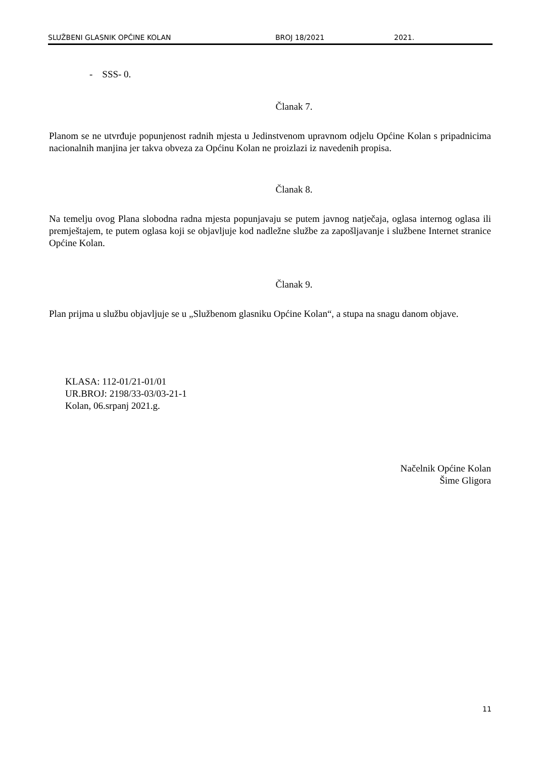SLUŽBENI GLASNIK OPĆINE KOLAN BROJ 18/2021 2021.
- SSS- 0.
Članak 7.
Planom se ne utvrđuje popunjenost radnih mjesta u Jedinstvenom upravnom odjelu Općine Kolan s pripadnicima nacionalnih manjina jer takva obveza za Općinu Kolan ne proizlazi iz navedenih propisa.
Članak 8.
Na temelju ovog Plana slobodna radna mjesta popunjavaju se putem javnog natječaja, oglasa internog oglasa ili premještajem, te putem oglasa koji se objavljuje kod nadležne službe za zapošljavanje i službene Internet stranice Općine Kolan.
Članak 9.
Plan prijma u službu objavljuje se u „Službenom glasniku Općine Kolan“, a stupa na snagu danom objave.
KLASA: 112-01/21-01/01
UR.BROJ: 2198/33-03/03-21-1
Kolan, 06.srpanj 2021.g.
Načelnik Općine Kolan
Šime Gligora
11